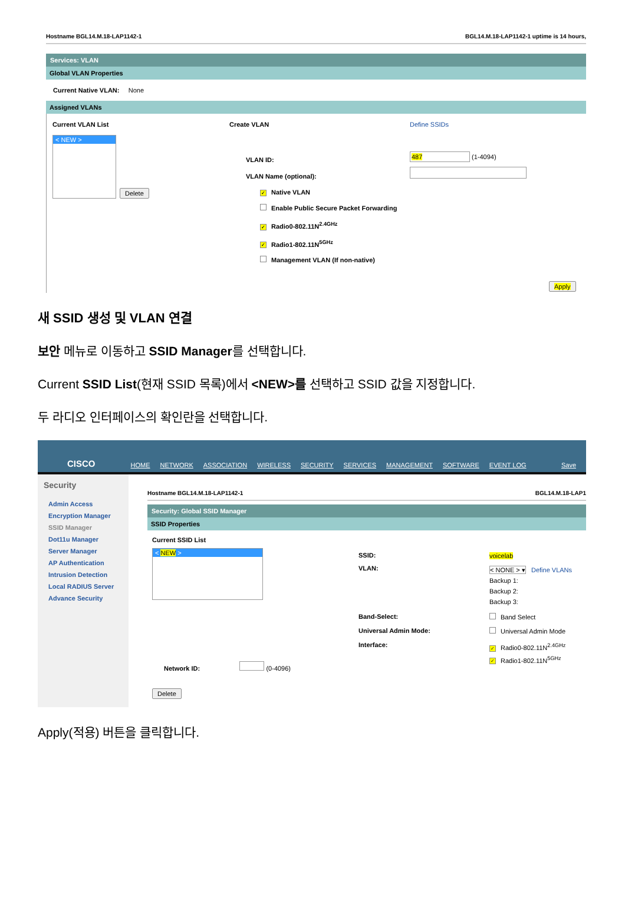Hostname BGL14.M.18-LAP1142-1 BGL14.M.18-LAP1142-1 uptime is 14 hours,
Services: VLAN
Global VLAN Properties
Current Native VLAN: None
Assigned VLANs
Current VLAN List
< NEW >
Delete
Create VLAN
VLAN ID:
VLAN Name (optional):
✓ Native VLAN
Enable Public Secure Packet Forwarding
✓ Radio0-802.11N<sup>2.4GHz</sup>
✓ Radio1-802.11N<sup>5GHz</sup>
Management VLAN (If non-native)
Define SSIDs
487 (1-4094)
Apply
새 SSID 생성 및 VLAN 연결
보안 메뉴로 이동하고 SSID Manager를 선택합니다.
Current SSID List(현재 SSID 목록)에서 <NEW>를 선택하고 SSID 값을 지정합니다.
두 라디오 인터페이스의 확인란을 선택합니다.
CISCO HOME NETWORK ASSOCIATION WIRELESS SECURITY SERVICES MANAGEMENT SOFTWARE EVENT LOG Save
Security
Admin Access
Encryption Manager
SSID Manager
Dot11u Manager
Server Manager
AP Authentication
Intrusion Detection
Local RADIUS Server
Advance Security
Hostname BGL14.M.18-LAP1142-1 BGL14.M.18-LAP1
Security: Global SSID Manager
SSID Properties
Current SSID List
< NEW >
Network ID: (0-4096)
Delete
SSID:
VLAN:
Band-Select:
Universal Admin Mode:
Interface:
voicelab
< NONE > ▾ Define VLANs
Backup 1:
Backup 2:
Backup 3:
Band Select
Universal Admin Mode
✓ Radio0-802.11N<sup>2.4GHz</sup>
✓ Radio1-802.11N<sup>5GHz</sup>
Apply(적용) 버튼을 클릭합니다.